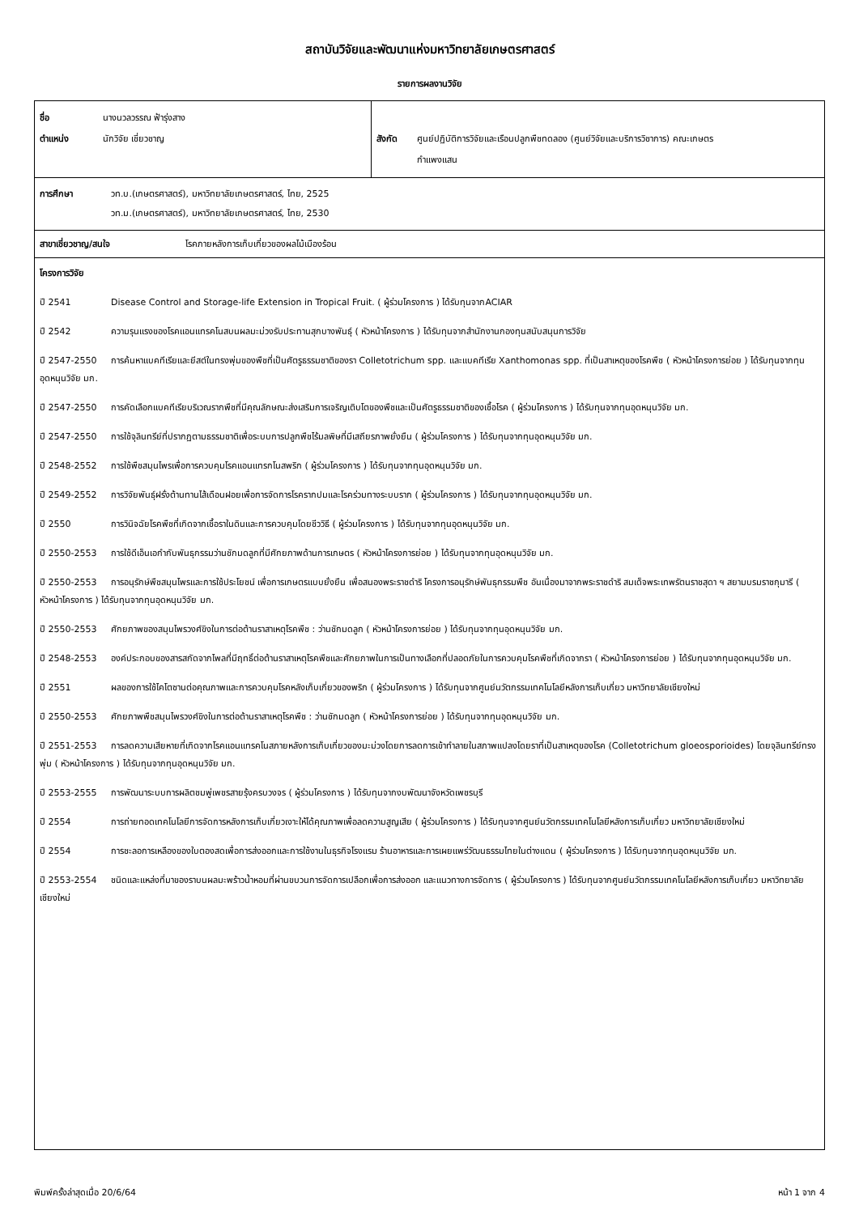สถาบันวิจัยและพัฒนาแห่งมหาวิทยาลัยเกษตรศาสตร์
รายการผลงานวิจัย
ชื่อ นางนวลวรรณ ฟ้ารุ่งสาง
ตำแหน่ง นักวิจัย เชี่ยวชาญ
สังกัด ศูนย์ปฏิบัติการวิจัยและเรือนปลูกพืชทดลอง (ศูนย์วิจัยและบริการวิชาการ) คณะเกษตร
กำแพงแสน
การศึกษา วท.บ.(เกษตรศาสตร์), มหาวิทยาลัยเกษตรศาสตร์, ไทย, 2525
วท.ม.(เกษตรศาสตร์), มหาวิทยาลัยเกษตรศาสตร์, ไทย, 2530
สาขาเชี่ยวชาญ/สนใจ โรคภายหลังการเก็บเกี่ยวของผลไม้เมืองร้อน
โครงการวิจัย
ปี 2541 Disease Control and Storage-life Extension in Tropical Fruit. ( ผู้ร่วมโครงการ ) ได้รับทุนจากACIAR
ปี 2542 ความรุนแรงของโรคแอนแทรคโนสบนผลมะม่วงรับประทานสุกบางพันธุ์ ( หัวหน้าโครงการ ) ได้รับทุนจากสำนักงานกองทุนสนับสนุนการวิจัย
ปี 2547-2550 การค้นหาแบคทีเรียและยีสต์ในทรงพุ่มของพืชที่เป็นศัตรูธรรมชาติของรา Colletotrichum spp. และแบคทีเรีย Xanthomonas spp. ที่เป็นสาเหตุของโรคพืช ( หัวหน้าโครงการย่อย ) ได้รับทุนจากทุนอุดหนุนวิจัย มก.
ปี 2547-2550 การคัดเลือกแบคทีเรียบริเวณรากพืชที่มีคุณลักษณะส่งเสริมการเจริญเติบโตของพืชและเป็นศัตรูธรรมชาติของเชื้อโรค ( ผู้ร่วมโครงการ ) ได้รับทุนจากทุนอุดหนุนวิจัย มก.
ปี 2547-2550 การใช้จุลินทรีย์ที่ปรากฏตามธรรมชาติเพื่อระบบการปลูกพืชไร้มลพิษที่มีเสถียรภาพยั่งยืน ( ผู้ร่วมโครงการ ) ได้รับทุนจากทุนอุดหนุนวิจัย มก.
ปี 2548-2552 การใช้พืชสมุนไพรเพื่อการควบคุมโรคแอนแทรกโนสพริก ( ผู้ร่วมโครงการ ) ได้รับทุนจากทุนอุดหนุนวิจัย มก.
ปี 2549-2552 การวิจัยพันธุ์ฝรั่งต้านทานไส้เดือนฝอยเพื่อการจัดการโรครากปมและโรคร่วมทางระบบราก ( ผู้ร่วมโครงการ ) ได้รับทุนจากทุนอุดหนุนวิจัย มก.
ปี 2550 การวินิจฉัยโรคพืชที่เกิดจากเชื้อราในดินและการควบคุมโดยชีววิธี ( ผู้ร่วมโครงการ ) ได้รับทุนจากทุนอุดหนุนวิจัย มก.
ปี 2550-2553 การใช้ดีเอ็นเอกำกับพันธุกรรมว่านชักมดลูกที่มีศักยภาพด้านการเกษตร ( หัวหน้าโครงการย่อย ) ได้รับทุนจากทุนอุดหนุนวิจัย มก.
ปี 2550-2553 การอนุรักษ์พืชสมุนไพรและการใช้ประโยชน์ เพื่อการเกษตรแบบยั่งยืน เพื่อสนองพระราชดำริ โครงการอนุรักษ์พันธุกรรมพืช อันเนื่องมาจากพระราชดำริ สมเด็จพระเทพรัตนราชสุดา ฯ สยามบรมราชกุมารี ( หัวหน้าโครงการ ) ได้รับทุนจากทุนอุดหนุนวิจัย มก.
ปี 2550-2553 ศักยภาพของสมุนไพรวงศ์ขิงในการต่อต้านราสาเหตุโรคพืช : ว่านชักมดลูก ( หัวหน้าโครงการย่อย ) ได้รับทุนจากทุนอุดหนุนวิจัย มก.
ปี 2548-2553 องค์ประกอบของสารสกัดจากไพลที่มีฤทธิ์ต่อต้านราสาเหตุโรคพืชและศักยภาพในการเป็นทางเลือกที่ปลอดภัยในการควบคุมโรคพืชที่เกิดจากรา ( หัวหน้าโครงการย่อย ) ได้รับทุนจากทุนอุดหนุนวิจัย มก.
ปี 2551 ผลของการใช้ไคโตซานต่อคุณภาพและการควบคุมโรคหลังเก็บเกี่ยวของพริก ( ผู้ร่วมโครงการ ) ได้รับทุนจากศูนย์นวัตกรรมเทคโนโลยีหลังการเก็บเกี่ยว มหาวิทยาลัยเชียงใหม่
ปี 2550-2553 ศักยภาพพืชสมุนไพรวงศ์ขิงในการต่อต้านราสาเหตุโรคพืช : ว่านชักมดลูก ( หัวหน้าโครงการย่อย ) ได้รับทุนจากทุนอุดหนุนวิจัย มก.
ปี 2551-2553 การลดความเสียหายที่เกิดจากโรคแอนแทรคโนสภายหลังการเก็บเกี่ยวของมะม่วงโดยการลดการเข้าทำลายในสภาพแปลงโดยราที่เป็นสาเหตุของโรค (Colletotrichum gloeosporioides) โดยจุลินทรีย์ทรงพุ่ม ( หัวหน้าโครงการ ) ได้รับทุนจากทุนอุดหนุนวิจัย มก.
ปี 2553-2555 การพัฒนาระบบการผลิตชมพู่เพชรสายรุ้งครบวงจร ( ผู้ร่วมโครงการ ) ได้รับทุนจากงบพัฒนาจังหวัดเพชรบุรี
ปี 2554 การถ่ายทอดเทคโนโลยีการจัดการหลังการเก็บเกี่ยวเงาะให้ได้คุณภาพเพื่อลดความสูญเสีย ( ผู้ร่วมโครงการ ) ได้รับทุนจากศูนย์นวัตกรรมเทคโนโลยีหลังการเก็บเกี่ยว มหาวิทยาลัยเชียงใหม่
ปี 2554 การชะลอการเหลืองของใบตองสดเพื่อการส่งออกและการใช้งานในธุรกิจโรงแรม ร้านอาหารและการเผยแพร่วัฒนธรรมไทยในต่างแดน ( ผู้ร่วมโครงการ ) ได้รับทุนจากทุนอุดหนุนวิจัย มก.
ปี 2553-2554 ชนิดและแหล่งที่มาของราบนผลมะพร้าวน้ำหอมที่ผ่านขบวนการจัดการเปลือกเพื่อการส่งออก และแนวทางการจัดการ ( ผู้ร่วมโครงการ ) ได้รับทุนจากศูนย์นวัตกรรมเทคโนโลยีหลังการเก็บเกี่ยว มหาวิทยาลัยเชียงใหม่
พิมพ์ครั้งล่าสุดเมื่อ 20/6/64 หน้า 1 จาก 4